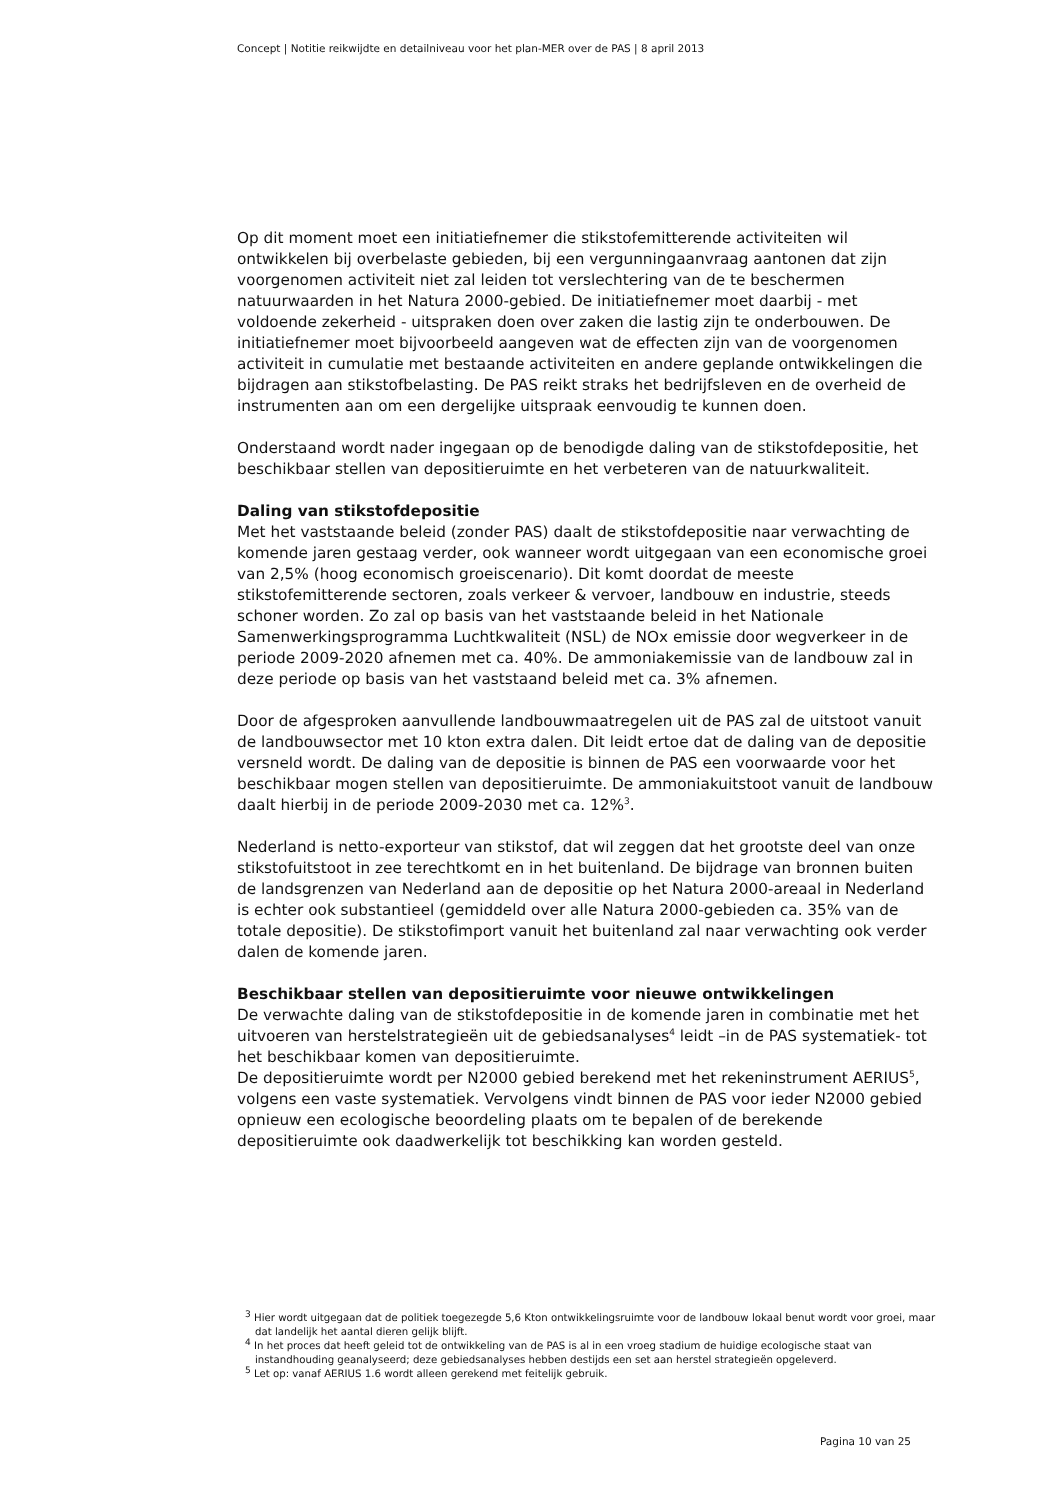Concept | Notitie reikwijdte en detailniveau voor het plan-MER over de PAS | 8 april 2013
Op dit moment moet een initiatiefnemer die stikstofemitterende activiteiten wil ontwikkelen bij overbelaste gebieden, bij een vergunningaanvraag aantonen dat zijn voorgenomen activiteit niet zal leiden tot verslechtering van de te beschermen natuurwaarden in het Natura 2000-gebied. De initiatiefnemer moet daarbij - met voldoende zekerheid - uitspraken doen over zaken die lastig zijn te onderbouwen. De initiatiefnemer moet bijvoorbeeld aangeven wat de effecten zijn van de voorgenomen activiteit in cumulatie met bestaande activiteiten en andere geplande ontwikkelingen die bijdragen aan stikstofbelasting. De PAS reikt straks het bedrijfsleven en de overheid de instrumenten aan om een dergelijke uitspraak eenvoudig te kunnen doen.
Onderstaand wordt nader ingegaan op de benodigde daling van de stikstofdepositie, het beschikbaar stellen van depositieruimte en het verbeteren van de natuurkwaliteit.
Daling van stikstofdepositie
Met het vaststaande beleid (zonder PAS) daalt de stikstofdepositie naar verwachting de komende jaren gestaag verder, ook wanneer wordt uitgegaan van een economische groei van 2,5% (hoog economisch groeiscenario). Dit komt doordat de meeste stikstofemitterende sectoren, zoals verkeer & vervoer, landbouw en industrie, steeds schoner worden. Zo zal op basis van het vaststaande beleid in het Nationale Samenwerkingsprogramma Luchtkwaliteit (NSL) de NOx emissie door wegverkeer in de periode 2009-2020 afnemen met ca. 40%. De ammoniakemissie van de landbouw zal in deze periode op basis van het vaststaand beleid met ca. 3% afnemen.
Door de afgesproken aanvullende landbouwmaatregelen uit de PAS zal de uitstoot vanuit de landbouwsector met 10 kton extra dalen. Dit leidt ertoe dat de daling van de depositie versneld wordt. De daling van de depositie is binnen de PAS een voorwaarde voor het beschikbaar mogen stellen van depositieruimte. De ammoniakuitstoot vanuit de landbouw daalt hierbij in de periode 2009-2030 met ca. 12%<sup>3</sup>.
Nederland is netto-exporteur van stikstof, dat wil zeggen dat het grootste deel van onze stikstofuitstoot in zee terechtkomt en in het buitenland. De bijdrage van bronnen buiten de landsgrenzen van Nederland aan de depositie op het Natura 2000-areaal in Nederland is echter ook substantieel (gemiddeld over alle Natura 2000-gebieden ca. 35% van de totale depositie). De stikstofimport vanuit het buitenland zal naar verwachting ook verder dalen de komende jaren.
Beschikbaar stellen van depositieruimte voor nieuwe ontwikkelingen
De verwachte daling van de stikstofdepositie in de komende jaren in combinatie met het uitvoeren van herstelstrategieën uit de gebiedsanalyses<sup>4</sup> leidt –in de PAS systematiek- tot het beschikbaar komen van depositieruimte.
De depositieruimte wordt per N2000 gebied berekend met het rekeninstrument AERIUS<sup>5</sup>, volgens een vaste systematiek. Vervolgens vindt binnen de PAS voor ieder N2000 gebied opnieuw een ecologische beoordeling plaats om te bepalen of de berekende depositieruimte ook daadwerkelijk tot beschikking kan worden gesteld.
<sup>3</sup> Hier wordt uitgegaan dat de politiek toegezegde 5,6 Kton ontwikkelingsruimte voor de landbouw lokaal benut wordt voor groei, maar dat landelijk het aantal dieren gelijk blijft.
<sup>4</sup> In het proces dat heeft geleid tot de ontwikkeling van de PAS is al in een vroeg stadium de huidige ecologische staat van instandhouding geanalyseerd; deze gebiedsanalyses hebben destijds een set aan herstel strategieën opgeleverd.
<sup>5</sup> Let op: vanaf AERIUS 1.6 wordt alleen gerekend met feitelijk gebruik.
Pagina 10 van 25